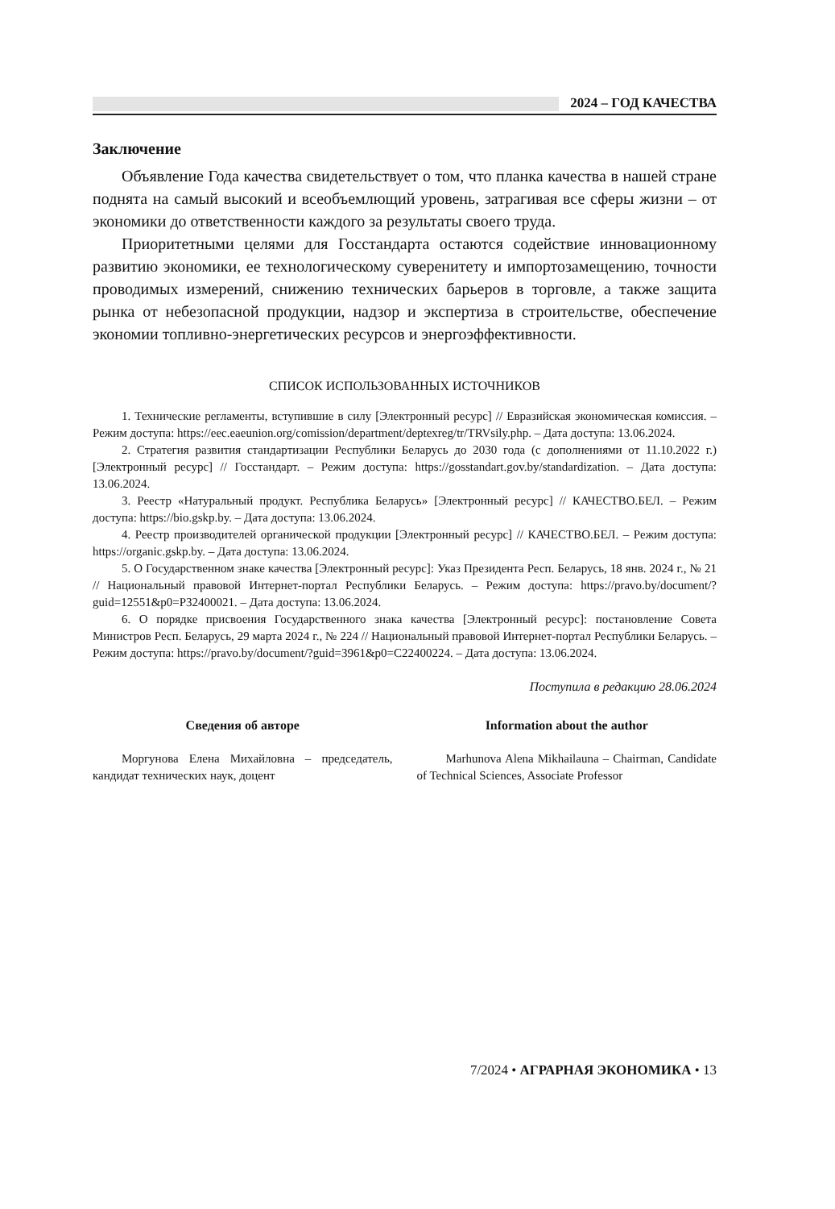2024 – ГОД КАЧЕСТВА
Заключение
Объявление Года качества свидетельствует о том, что планка качества в нашей стране поднята на самый высокий и всеобъемлющий уровень, затрагивая все сферы жизни – от экономики до ответственности каждого за результаты своего труда.
Приоритетными целями для Госстандарта остаются содействие инновационному развитию экономики, ее технологическому суверенитету и импортозамещению, точности проводимых измерений, снижению технических барьеров в торговле, а также защита рынка от небезопасной продукции, надзор и экспертиза в строительстве, обеспечение экономии топливно-энергетических ресурсов и энергоэффективности.
СПИСОК ИСПОЛЬЗОВАННЫХ ИСТОЧНИКОВ
1. Технические регламенты, вступившие в силу [Электронный ресурс] // Евразийская экономическая комиссия. – Режим доступа: https://eec.eaeunion.org/comission/department/deptexreg/tr/TRVsily.php. – Дата доступа: 13.06.2024.
2. Стратегия развития стандартизации Республики Беларусь до 2030 года (с дополнениями от 11.10.2022 г.) [Электронный ресурс] // Госстандарт. – Режим доступа: https://gosstandart.gov.by/standardization. – Дата доступа: 13.06.2024.
3. Реестр «Натуральный продукт. Республика Беларусь» [Электронный ресурс] // КАЧЕСТВО.БЕЛ. – Режим доступа: https://bio.gskp.by. – Дата доступа: 13.06.2024.
4. Реестр производителей органической продукции [Электронный ресурс] // КАЧЕСТВО.БЕЛ. – Режим доступа: https://organic.gskp.by. – Дата доступа: 13.06.2024.
5. О Государственном знаке качества [Электронный ресурс]: Указ Президента Респ. Беларусь, 18 янв. 2024 г., № 21 // Национальный правовой Интернет-портал Республики Беларусь. – Режим доступа: https://pravo.by/document/?guid=12551&p0=P32400021. – Дата доступа: 13.06.2024.
6. О порядке присвоения Государственного знака качества [Электронный ресурс]: постановление Совета Министров Респ. Беларусь, 29 марта 2024 г., № 224 // Национальный правовой Интернет-портал Республики Беларусь. – Режим доступа: https://pravo.by/document/?guid=3961&p0=C22400224. – Дата доступа: 13.06.2024.
Поступила в редакцию 28.06.2024
Сведения об авторе
Моргунова Елена Михайловна – председатель, кандидат технических наук, доцент
Information about the author
Marhunova Alena Mikhailauna – Chairman, Candidate of Technical Sciences, Associate Professor
7/2024 • АГРАРНАЯ ЭКОНОМИКА • 13